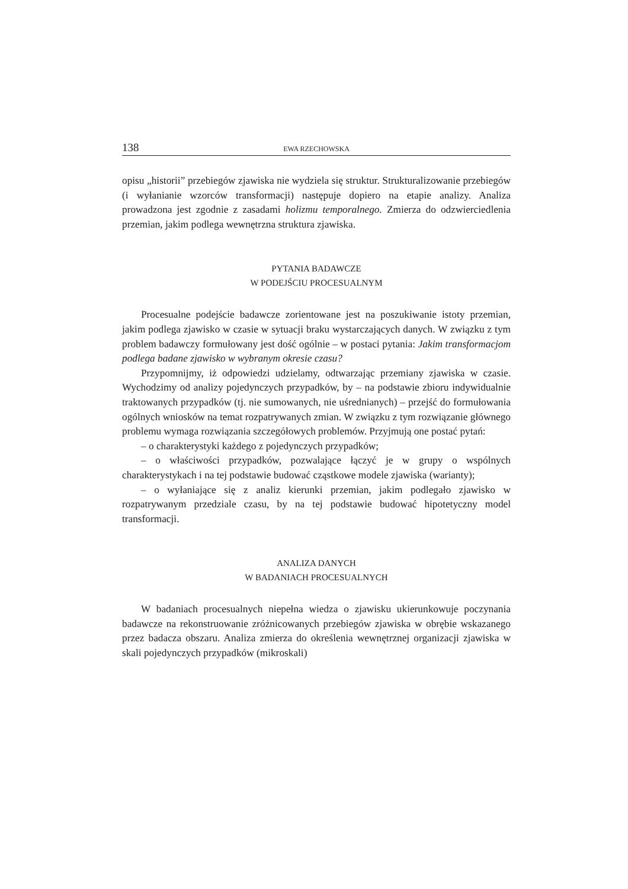138 EWA RZECHOWSKA
opisu „historii” przebiegów zjawiska nie wydziela się struktur. Strukturalizowanie przebiegów (i wyłanianie wzorców transformacji) następuje dopiero na etapie analizy. Analiza prowadzona jest zgodnie z zasadami holizmu temporalnego. Zmierza do odzwierciedlenia przemian, jakim podlega wewnętrzna struktura zjawiska.
PYTANIA BADAWCZE
W PODEJŚCIU PROCESUALNYM
Procesualne podejście badawcze zorientowane jest na poszukiwanie istoty przemian, jakim podlega zjawisko w czasie w sytuacji braku wystarczających danych. W związku z tym problem badawczy formułowany jest dość ogólnie – w postaci pytania: Jakim transformacjom podlega badane zjawisko w wybranym okresie czasu?
Przypomnijmy, iż odpowiedzi udzielamy, odtwarzając przemiany zjawiska w czasie. Wychodzimy od analizy pojedynczych przypadków, by – na podstawie zbioru indywidualnie traktowanych przypadków (tj. nie sumowanych, nie uśrednianych) – przejść do formułowania ogólnych wniosków na temat rozpatrywanych zmian. W związku z tym rozwiązanie głównego problemu wymaga rozwiązania szczegółowych problemów. Przyjmują one postać pytań:
– o charakterystyki każdego z pojedynczych przypadków;
– o właściwości przypadków, pozwalające łączyć je w grupy o wspólnych charakterystykach i na tej podstawie budować cząstkowe modele zjawiska (warianty);
– o wyłaniające się z analiz kierunki przemian, jakim podlegało zjawisko w rozpatrywanym przedziale czasu, by na tej podstawie budować hipotetyczny model transformacji.
ANALIZA DANYCH
W BADANIACH PROCESUALNYCH
W badaniach procesualnych niepełna wiedza o zjawisku ukierunkowuje poczynania badawcze na rekonstruowanie zróżnicowanych przebiegów zjawiska w obrębie wskazanego przez badacza obszaru. Analiza zmierza do określenia wewnętrznej organizacji zjawiska w skali pojedynczych przypadków (mikroskali)